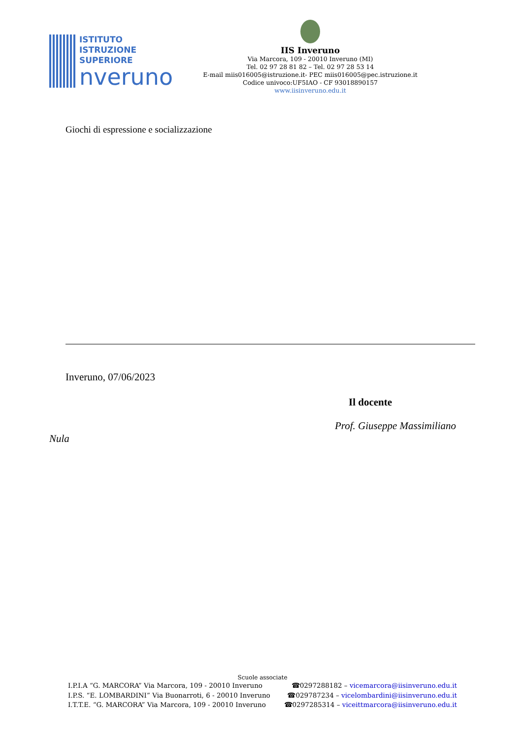ISTITUTO
ISTRUZIONE
SUPERIORE
nveruno
IIS Inveruno
Via Marcora, 109 - 20010 Inveruno (MI)
Tel. 02 97 28 81 82 – Tel. 02 97 28 53 14
E-mail miis016005@istruzione.it- PEC miis016005@pec.istruzione.it
Codice univoco:UF5IAO - CF 93018890157
www.iisinveruno.edu.it
Giochi di espressione e socializzazione
Inveruno, 07/06/2023
Il docente
Prof. Giuseppe Massimiliano
Nula
Scuole associate
I.P.I.A “G. MARCORA” Via Marcora, 109 - 20010 Inveruno ☎0297288182 – vicemarcora@iisinveruno.edu.it
I.P.S. “E. LOMBARDINI” Via Buonarroti, 6 - 20010 Inveruno ☎029787234 – vicelombardini@iisinveruno.edu.it
I.T.T.E. “G. MARCORA” Via Marcora, 109 - 20010 Inveruno ☎0297285314 – viceittmarcora@iisinveruno.edu.it